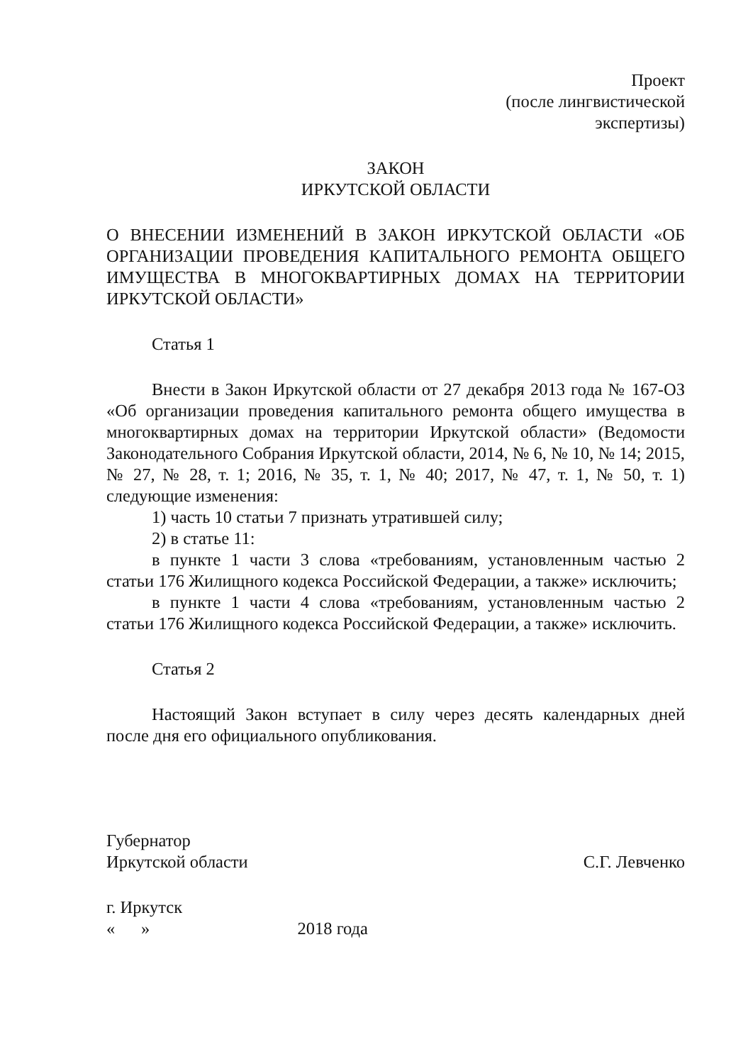Проект
(после лингвистической
экспертизы)
ЗАКОН
ИРКУТСКОЙ ОБЛАСТИ
О ВНЕСЕНИИ ИЗМЕНЕНИЙ В ЗАКОН ИРКУТСКОЙ ОБЛАСТИ «ОБ ОРГАНИЗАЦИИ ПРОВЕДЕНИЯ КАПИТАЛЬНОГО РЕМОНТА ОБЩЕГО ИМУЩЕСТВА В МНОГОКВАРТИРНЫХ ДОМАХ НА ТЕРРИТОРИИ ИРКУТСКОЙ ОБЛАСТИ»
Статья 1
Внести в Закон Иркутской области от 27 декабря 2013 года № 167-ОЗ «Об организации проведения капитального ремонта общего имущества в многоквартирных домах на территории Иркутской области» (Ведомости Законодательного Собрания Иркутской области, 2014, № 6, № 10, № 14; 2015, № 27, № 28, т. 1; 2016, № 35, т. 1, № 40; 2017, № 47, т. 1, № 50, т. 1) следующие изменения:
1) часть 10 статьи 7 признать утратившей силу;
2) в статье 11:
в пункте 1 части 3 слова «требованиям, установленным частью 2 статьи 176 Жилищного кодекса Российской Федерации, а также» исключить;
в пункте 1 части 4 слова «требованиям, установленным частью 2 статьи 176 Жилищного кодекса Российской Федерации, а также» исключить.
Статья 2
Настоящий Закон вступает в силу через десять календарных дней после дня его официального опубликования.
Губернатор
Иркутской области
С.Г. Левченко
г. Иркутск
« » 2018 года